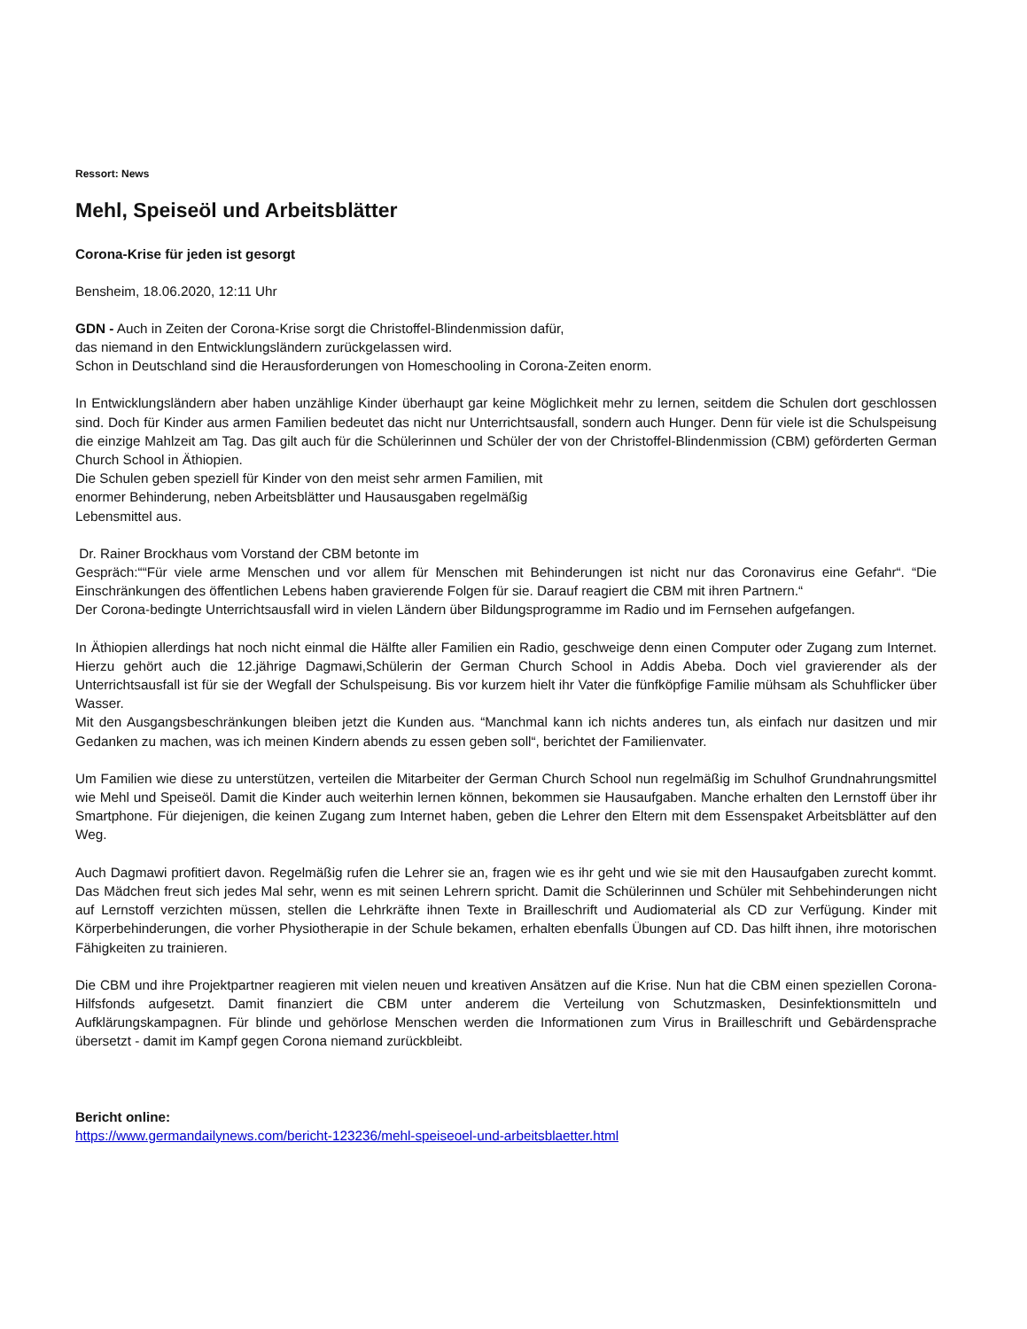Ressort: News
Mehl, Speiseöl und Arbeitsblätter
Corona-Krise für jeden ist gesorgt
Bensheim, 18.06.2020, 12:11 Uhr
GDN - Auch in Zeiten der Corona-Krise sorgt die Christoffel-Blindenmission dafür,
das niemand in den Entwicklungsländern zurückgelassen wird.
Schon in Deutschland sind die Herausforderungen von Homeschooling in Corona-Zeiten enorm.
In Entwicklungsländern aber haben unzählige Kinder überhaupt gar keine Möglichkeit mehr zu lernen, seitdem die Schulen dort geschlossen sind. Doch für Kinder aus armen Familien bedeutet das nicht nur Unterrichtsausfall, sondern auch Hunger. Denn für viele ist die Schulspeisung die einzige Mahlzeit am Tag. Das gilt auch für die Schülerinnen und Schüler der von der Christoffel-Blindenmission (CBM) geförderten German Church School in Äthiopien.
Die Schulen geben speziell für Kinder von den meist sehr armen Familien, mit
enormer Behinderung, neben Arbeitsblätter und Hausausgaben regelmäßig
Lebensmittel aus.
Dr. Rainer Brockhaus vom Vorstand der CBM betonte im
Gespräch:““Für viele arme Menschen und vor allem für Menschen mit Behinderungen ist nicht nur das Coronavirus eine Gefahr“. “Die Einschränkungen des öffentlichen Lebens haben gravierende Folgen für sie. Darauf reagiert die CBM mit ihren Partnern.“
Der Corona-bedingte Unterrichtsausfall wird in vielen Ländern über Bildungsprogramme im Radio und im Fernsehen aufgefangen.
In Äthiopien allerdings hat noch nicht einmal die Hälfte aller Familien ein Radio, geschweige denn einen Computer oder Zugang zum Internet. Hierzu gehört auch die 12.jährige Dagmawi,Schülerin der German Church School in Addis Abeba. Doch viel gravierender als der Unterrichtsausfall ist für sie der Wegfall der Schulspeisung. Bis vor kurzem hielt ihr Vater die fünfköpfige Familie mühsam als Schuhflicker über Wasser.
Mit den Ausgangsbeschränkungen bleiben jetzt die Kunden aus. “Manchmal kann ich nichts anderes tun, als einfach nur dasitzen und mir Gedanken zu machen, was ich meinen Kindern abends zu essen geben soll“, berichtet der Familienvater.
Um Familien wie diese zu unterstützen, verteilen die Mitarbeiter der German Church School nun regelmäßig im Schulhof Grundnahrungsmittel wie Mehl und Speiseöl. Damit die Kinder auch weiterhin lernen können, bekommen sie Hausaufgaben. Manche erhalten den Lernstoff über ihr Smartphone. Für diejenigen, die keinen Zugang zum Internet haben, geben die Lehrer den Eltern mit dem Essenspaket Arbeitsblätter auf den Weg.
Auch Dagmawi profitiert davon. Regelmäßig rufen die Lehrer sie an, fragen wie es ihr geht und wie sie mit den Hausaufgaben zurecht kommt. Das Mädchen freut sich jedes Mal sehr, wenn es mit seinen Lehrern spricht. Damit die Schülerinnen und Schüler mit Sehbehinderungen nicht auf Lernstoff verzichten müssen, stellen die Lehrkräfte ihnen Texte in Brailleschrift und Audiomaterial als CD zur Verfügung. Kinder mit Körperbehinderungen, die vorher Physiotherapie in der Schule bekamen, erhalten ebenfalls Übungen auf CD. Das hilft ihnen, ihre motorischen Fähigkeiten zu trainieren.
Die CBM und ihre Projektpartner reagieren mit vielen neuen und kreativen Ansätzen auf die Krise. Nun hat die CBM einen speziellen Corona-Hilfsfonds aufgesetzt. Damit finanziert die CBM unter anderem die Verteilung von Schutzmasken, Desinfektionsmitteln und Aufklärungskampagnen. Für blinde und gehörlose Menschen werden die Informationen zum Virus in Brailleschrift und Gebärdensprache übersetzt - damit im Kampf gegen Corona niemand zurückbleibt.
Bericht online:
https://www.germandailynews.com/bericht-123236/mehl-speiseoel-und-arbeitsblaetter.html